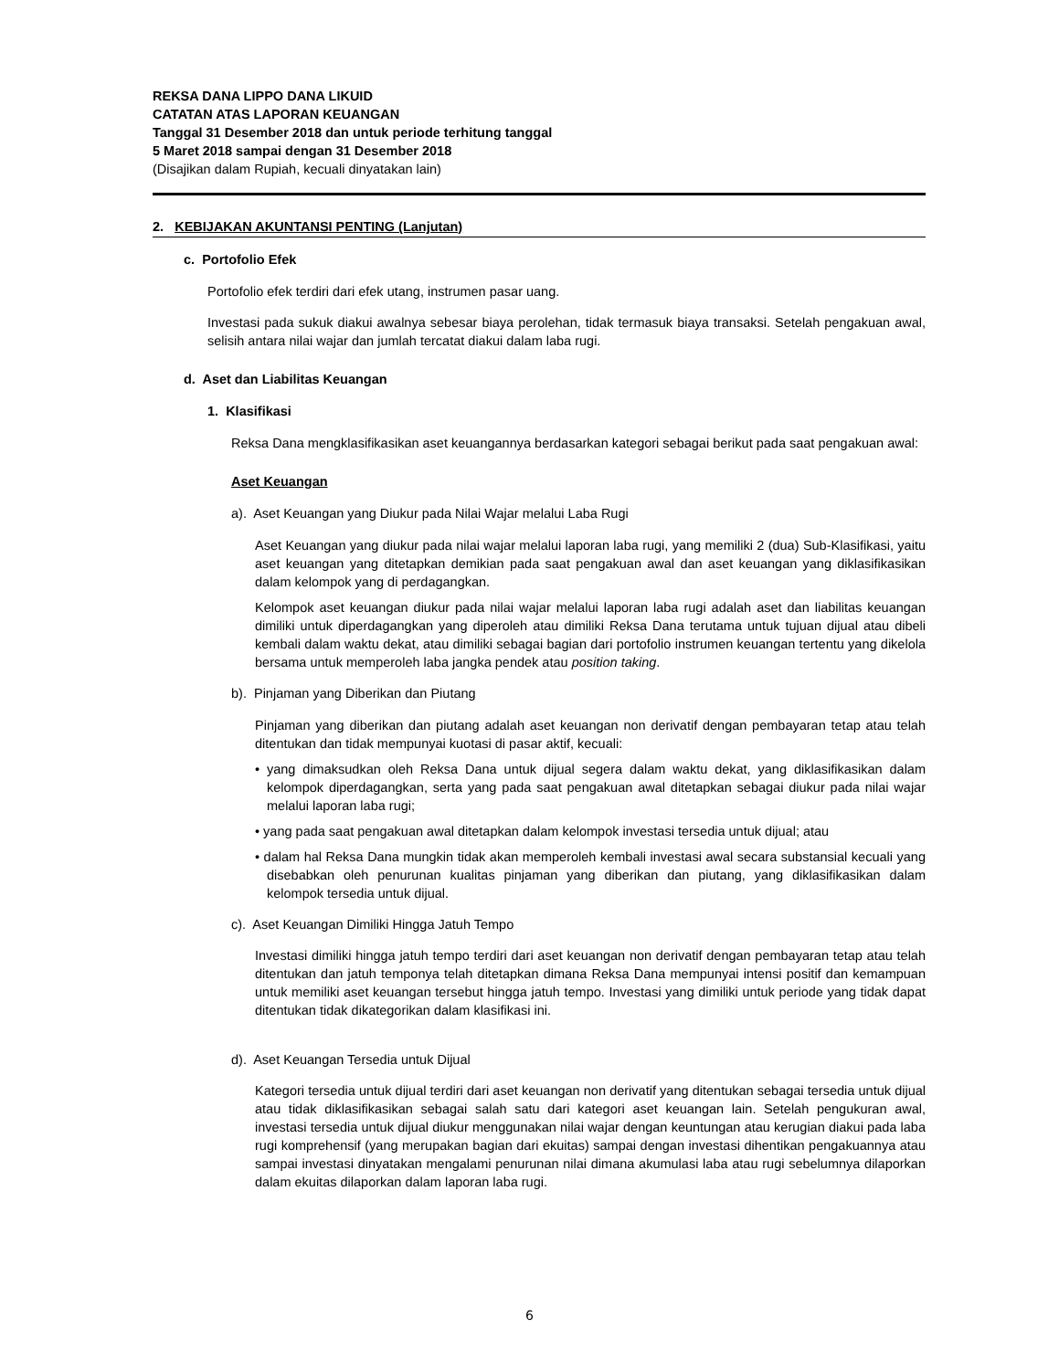REKSA DANA LIPPO DANA LIKUID
CATATAN ATAS LAPORAN KEUANGAN
Tanggal 31 Desember 2018 dan untuk periode terhitung tanggal
5 Maret 2018 sampai dengan 31 Desember 2018
(Disajikan dalam Rupiah, kecuali dinyatakan lain)
2. KEBIJAKAN AKUNTANSI PENTING (Lanjutan)
c. Portofolio Efek
Portofolio efek terdiri dari efek utang, instrumen pasar uang.
Investasi pada sukuk diakui awalnya sebesar biaya perolehan, tidak termasuk biaya transaksi. Setelah pengakuan awal, selisih antara nilai wajar dan jumlah tercatat diakui dalam laba rugi.
d. Aset dan Liabilitas Keuangan
1. Klasifikasi
Reksa Dana mengklasifikasikan aset keuangannya berdasarkan kategori sebagai berikut pada saat pengakuan awal:
Aset Keuangan
a). Aset Keuangan yang Diukur pada Nilai Wajar melalui Laba Rugi
Aset Keuangan yang diukur pada nilai wajar melalui laporan laba rugi, yang memiliki 2 (dua) Sub-Klasifikasi, yaitu aset keuangan yang ditetapkan demikian pada saat pengakuan awal dan aset keuangan yang diklasifikasikan dalam kelompok yang di perdagangkan.
Kelompok aset keuangan diukur pada nilai wajar melalui laporan laba rugi adalah aset dan liabilitas keuangan dimiliki untuk diperdagangkan yang diperoleh atau dimiliki Reksa Dana terutama untuk tujuan dijual atau dibeli kembali dalam waktu dekat, atau dimiliki sebagai bagian dari portofolio instrumen keuangan tertentu yang dikelola bersama untuk memperoleh laba jangka pendek atau position taking.
b). Pinjaman yang Diberikan dan Piutang
Pinjaman yang diberikan dan piutang adalah aset keuangan non derivatif dengan pembayaran tetap atau telah ditentukan dan tidak mempunyai kuotasi di pasar aktif, kecuali:
• yang dimaksudkan oleh Reksa Dana untuk dijual segera dalam waktu dekat, yang diklasifikasikan dalam kelompok diperdagangkan, serta yang pada saat pengakuan awal ditetapkan sebagai diukur pada nilai wajar melalui laporan laba rugi;
• yang pada saat pengakuan awal ditetapkan dalam kelompok investasi tersedia untuk dijual; atau
• dalam hal Reksa Dana mungkin tidak akan memperoleh kembali investasi awal secara substansial kecuali yang disebabkan oleh penurunan kualitas pinjaman yang diberikan dan piutang, yang diklasifikasikan dalam kelompok tersedia untuk dijual.
c). Aset Keuangan Dimiliki Hingga Jatuh Tempo
Investasi dimiliki hingga jatuh tempo terdiri dari aset keuangan non derivatif dengan pembayaran tetap atau telah ditentukan dan jatuh temponya telah ditetapkan dimana Reksa Dana mempunyai intensi positif dan kemampuan untuk memiliki aset keuangan tersebut hingga jatuh tempo. Investasi yang dimiliki untuk periode yang tidak dapat ditentukan tidak dikategorikan dalam klasifikasi ini.
d). Aset Keuangan Tersedia untuk Dijual
Kategori tersedia untuk dijual terdiri dari aset keuangan non derivatif yang ditentukan sebagai tersedia untuk dijual atau tidak diklasifikasikan sebagai salah satu dari kategori aset keuangan lain. Setelah pengukuran awal, investasi tersedia untuk dijual diukur menggunakan nilai wajar dengan keuntungan atau kerugian diakui pada laba rugi komprehensif (yang merupakan bagian dari ekuitas) sampai dengan investasi dihentikan pengakuannya atau sampai investasi dinyatakan mengalami penurunan nilai dimana akumulasi laba atau rugi sebelumnya dilaporkan dalam ekuitas dilaporkan dalam laporan laba rugi.
6